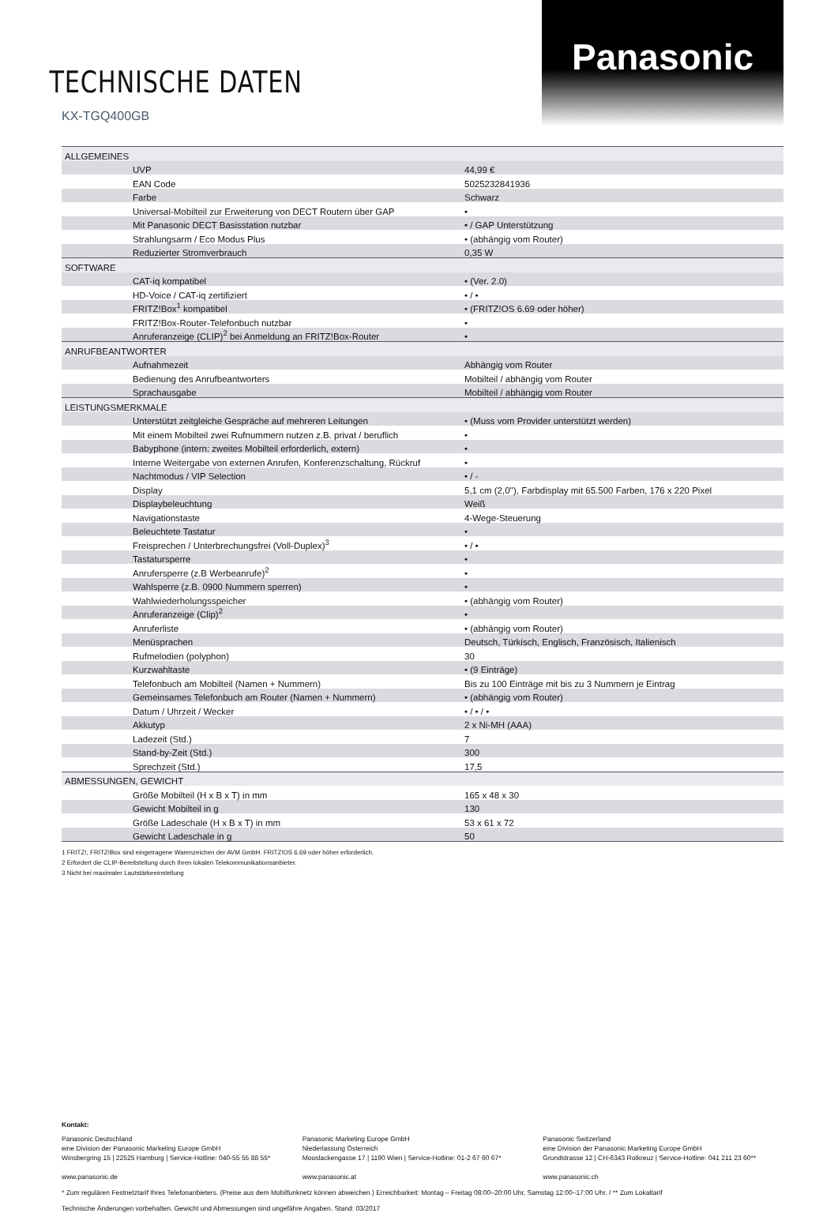Panasonic
TECHNISCHE DATEN
KX-TGQ400GB
| ALLGEMEINES | | |
| | UVP | 44,99 € |
| | EAN Code | 5025232841936 |
| | Farbe | Schwarz |
| | Universal-Mobilteil zur Erweiterung von DECT Routern über GAP | • |
| | Mit Panasonic DECT Basisstation nutzbar | • / GAP Unterstützung |
| | Strahlungsarm / Eco Modus Plus | • (abhängig vom Router) |
| | Reduzierter Stromverbrauch | 0,35 W |
| SOFTWARE | | |
| | CAT-iq kompatibel | • (Ver. 2.0) |
| | HD-Voice / CAT-iq zertifiziert | • / • |
| | FRITZ!Box<sup>1</sup> kompatibel | • (FRITZ!OS 6.69 oder höher) |
| | FRITZ!Box-Router-Telefonbuch nutzbar | • |
| | Anruferanzeige (CLIP)<sup>2</sup> bei Anmeldung an FRITZ!Box-Router | • |
| ANRUFBEANTWORTER | | |
| | Aufnahmezeit | Abhängig vom Router |
| | Bedienung des Anrufbeantworters | Mobilteil / abhängig vom Router |
| | Sprachausgabe | Mobilteil / abhängig vom Router |
| LEISTUNGSMERKMALE | | |
| | Unterstützt zeitgleiche Gespräche auf mehreren Leitungen | • (Muss vom Provider unterstützt werden) |
| | Mit einem Mobilteil zwei Rufnummern nutzen z.B. privat / beruflich | • |
| | Babyphone (intern: zweites Mobilteil erforderlich, extern) | • |
| | Interne Weitergabe von externen Anrufen, Konferenzschaltung, Rückruf | • |
| | Nachtmodus / VIP Selection | • / - |
| | Display | 5,1 cm (2,0''), Farbdisplay mit 65.500 Farben, 176 x 220 Pixel |
| | Displaybeleuchtung | Weiß |
| | Navigationstaste | 4-Wege-Steuerung |
| | Beleuchtete Tastatur | • |
| | Freisprechen / Unterbrechungsfrei (Voll-Duplex)<sup>3</sup> | • / • |
| | Tastatursperre | • |
| | Anrufersperre (z.B Werbeanrufe)<sup>2</sup> | • |
| | Wahlsperre (z.B. 0900 Nummern sperren) | • |
| | Wahlwiederholungsspeicher | • (abhängig vom Router) |
| | Anruferanzeige (Clip)<sup>2</sup> | • |
| | Anruferliste | • (abhängig vom Router) |
| | Menüsprachen | Deutsch, Türkisch, Englisch, Französisch, Italienisch |
| | Rufmelodien (polyphon) | 30 |
| | Kurzwahltaste | • (9 Einträge) |
| | Telefonbuch am Mobilteil (Namen + Nummern) | Bis zu 100 Einträge mit bis zu 3 Nummern je Eintrag |
| | Gemeinsames Telefonbuch am Router (Namen + Nummern) | • (abhängig vom Router) |
| | Datum / Uhrzeit / Wecker | • / • / • |
| | Akkutyp | 2 x Ni-MH (AAA) |
| | Ladezeit (Std.) | 7 |
| | Stand-by-Zeit (Std.) | 300 |
| | Sprechzeit (Std.) | 17,5 |
| ABMESSUNGEN, GEWICHT | | |
| | Größe Mobilteil (H x B x T) in mm | 165 x 48 x 30 |
| | Gewicht Mobilteil in g | 130 |
| | Größe Ladeschale (H x B x T) in mm | 53 x 61 x 72 |
| | Gewicht Ladeschale in g | 50 |
1 FRITZ!, FRITZ!Box sind eingetragene Warenzeichen der AVM GmbH. FRITZ!OS 6.69 oder höher erforderlich.
2 Erfordert die CLIP-Bereitstellung durch Ihren lokalen Telekommunikationsanbieter.
3 Nicht bei maximaler Lautstärkeeinstellung
Kontakt:
Panasonic Deutschland
eine Division der Panasonic Marketing Europe GmbH
Winsbergring 15 | 22525 Hamburg | Service-Hotline: 040-55 55 88 55*
www.panasonic.de
Panasonic Marketing Europe GmbH
Niederlassung Österreich
Mooslackengasse 17 | 1190 Wien | Service-Hotline: 01-2 67 60 67*
www.panasonic.at
Panasonic Switzerland
eine Division der Panasonic Marketing Europe GmbH
Grundstrasse 12 | CH-6343 Rotkreuz | Service-Hotline: 041 211 23 60**
www.panasonic.ch
* Zum regulären Festnetztarif Ihres Telefonanbieters. (Preise aus dem Mobilfunknetz können abweichen.) Erreichbarkeit: Montag – Freitag 08:00–20:00 Uhr, Samstag 12:00–17:00 Uhr. / ** Zum Lokaltarif
Technische Änderungen vorbehalten. Gewicht und Abmessungen sind ungefähre Angaben. Stand: 03/2017